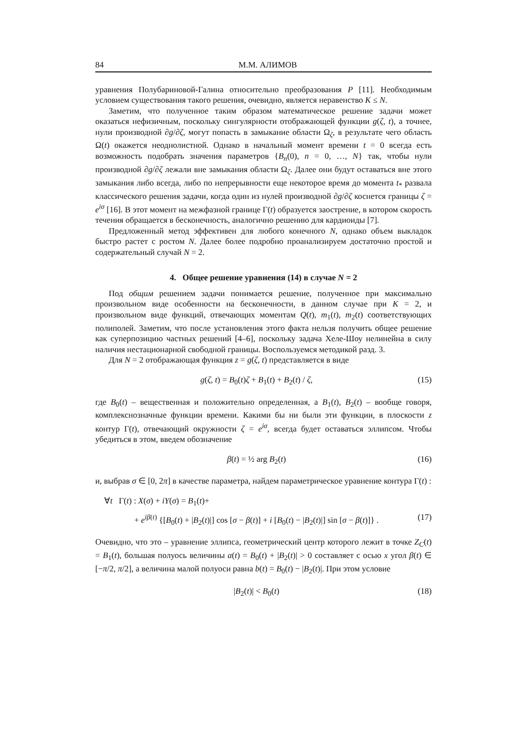84 М.М. АЛИМОВ
уравнения Полубариновой-Галина относительно преобразования P [11]. Необходимым условием существования такого решения, очевидно, является неравенство K ≤ N.
Заметим, что полученное таким образом математическое решение задачи может оказаться нефизичным, поскольку сингулярности отображающей функции g(ζ, t), а точнее, нули производной ∂g/∂ζ, могут попасть в замыкание области Ω<sub>ζ</sub>, в результате чего область Ω(t) окажется неоднолистной. Однако в начальный момент времени t = 0 всегда есть возможность подобрать значения параметров {B<sub>n</sub>(0), n = 0, …, N} так, чтобы нули производной ∂g/∂ζ лежали вне замыкания области Ω<sub>ζ</sub>. Далее они будут оставаться вне этого замыкания либо всегда, либо по непрерывности еще некоторое время до момента t<sub>*</sub> развала классического решения задачи, когда один из нулей производной ∂g/∂ζ коснется границы ζ = e<sup>iσ</sup> [16]. В этот момент на межфазной границе Γ(t) образуется заострение, в котором скорость течения обращается в бесконечность, аналогично решению для кардиоиды [7].
Предложенный метод эффективен для любого конечного N, однако объем выкладок быстро растет с ростом N. Далее более подробно проанализируем достаточно простой и содержательный случай N = 2.
4. Общее решение уравнения (14) в случае N = 2
Под общим решением задачи понимается решение, полученное при максимально произвольном виде особенности на бесконечности, в данном случае при K = 2, и произвольном виде функций, отвечающих моментам Q(t), m<sub>1</sub>(t), m<sub>2</sub>(t) соответствующих полиполей. Заметим, что после установления этого факта нельзя получить общее решение как суперпозицию частных решений [4–6], поскольку задача Хеле-Шоу нелинейна в силу наличия нестационарной свободной границы. Воспользуемся методикой разд. 3.
Для N = 2 отображающая функция z = g(ζ, t) представляется в виде
g(ζ, t) = B<sub>0</sub>(t)ζ + B<sub>1</sub>(t) + B<sub>2</sub>(t) / ζ, (15)
где B<sub>0</sub>(t) – вещественная и положительно определенная, а B<sub>1</sub>(t), B<sub>2</sub>(t) – вообще говоря, комплекснозначные функции времени. Какими бы ни были эти функции, в плоскости z контур Γ(t), отвечающий окружности ζ = e<sup>iσ</sup>, всегда будет оставаться эллипсом. Чтобы убедиться в этом, введем обозначение
β(t) = ½ arg B<sub>2</sub>(t) (16)
и, выбрав σ ∈ [0, 2π] в качестве параметра, найдем параметрическое уравнение контура Γ(t) :
∀t Γ(t) : X(σ) + iY(σ) = B<sub>1</sub>(t)+
+ e<sup>iβ(t)</sup> {[B<sub>0</sub>(t) + |B<sub>2</sub>(t)|] cos [σ − β(t)] + i [B<sub>0</sub>(t) − |B<sub>2</sub>(t)|] sin [σ − β(t)]} . (17)
Очевидно, что это – уравнение эллипса, геометрический центр которого лежит в точке Z<sub>C</sub>(t) = B<sub>1</sub>(t), большая полуось величины a(t) = B<sub>0</sub>(t) + |B<sub>2</sub>(t)| > 0 составляет с осью x угол β(t) ∈ [−π/2, π/2], а величина малой полуоси равна b(t) = B<sub>0</sub>(t) − |B<sub>2</sub>(t)|. При этом условие
|B<sub>2</sub>(t)| < B<sub>0</sub>(t) (18)